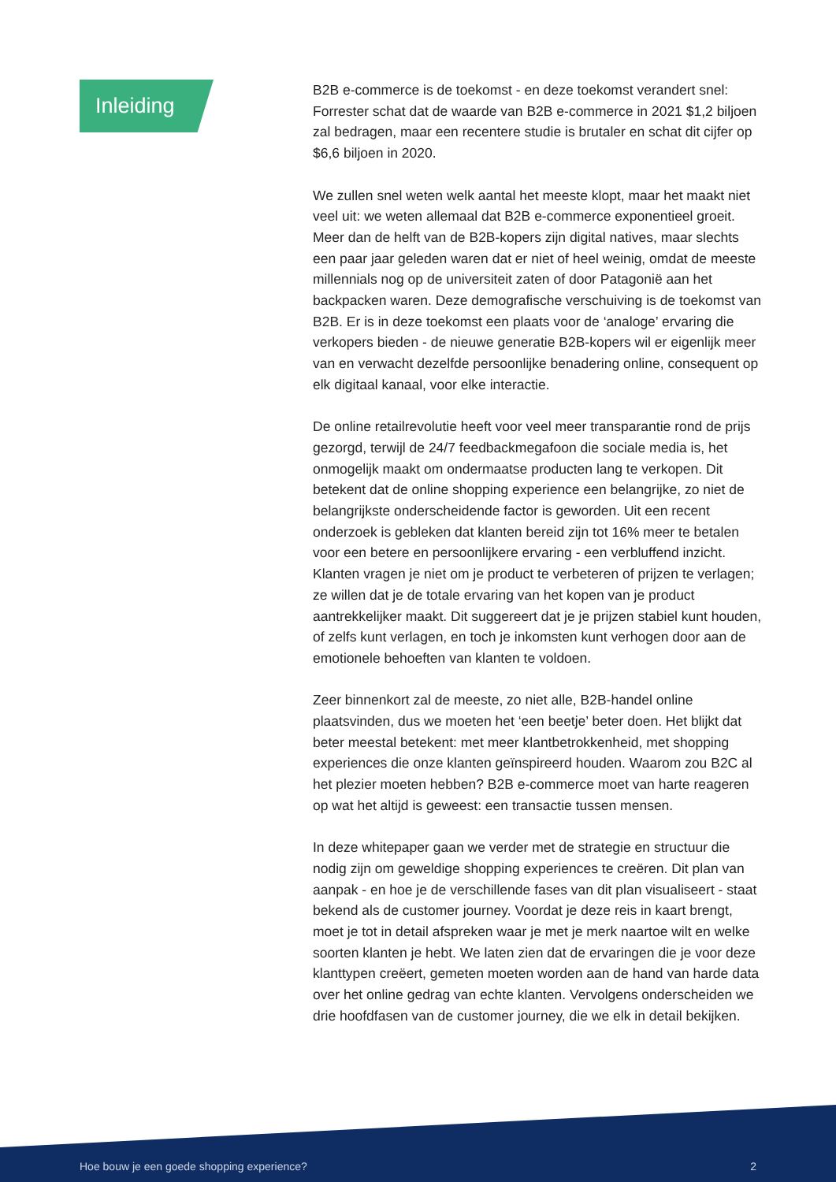Inleiding
B2B e-commerce is de toekomst - en deze toekomst verandert snel: Forrester schat dat de waarde van B2B e-commerce in 2021 $1,2 biljoen zal bedragen, maar een recentere studie is brutaler en schat dit cijfer op $6,6 biljoen in 2020.
We zullen snel weten welk aantal het meeste klopt, maar het maakt niet veel uit: we weten allemaal dat B2B e-commerce exponentieel groeit. Meer dan de helft van de B2B-kopers zijn digital natives, maar slechts een paar jaar geleden waren dat er niet of heel weinig, omdat de meeste millennials nog op de universiteit zaten of door Patagonië aan het backpacken waren. Deze demografische verschuiving is de toekomst van B2B. Er is in deze toekomst een plaats voor de ‘analoge’ ervaring die verkopers bieden - de nieuwe generatie B2B-kopers wil er eigenlijk meer van en verwacht dezelfde persoonlijke benadering online, consequent op elk digitaal kanaal, voor elke interactie.
De online retailrevolutie heeft voor veel meer transparantie rond de prijs gezorgd, terwijl de 24/7 feedbackmegafoon die sociale media is, het onmogelijk maakt om ondermaatse producten lang te verkopen. Dit betekent dat de online shopping experience een belangrijke, zo niet de belangrijkste onderscheidende factor is geworden. Uit een recent onderzoek is gebleken dat klanten bereid zijn tot 16% meer te betalen voor een betere en persoonlijkere ervaring - een verbluffend inzicht. Klanten vragen je niet om je product te verbeteren of prijzen te verlagen; ze willen dat je de totale ervaring van het kopen van je product aantrekkelijker maakt. Dit suggereert dat je je prijzen stabiel kunt houden, of zelfs kunt verlagen, en toch je inkomsten kunt verhogen door aan de emotionele behoeften van klanten te voldoen.
Zeer binnenkort zal de meeste, zo niet alle, B2B-handel online plaatsvinden, dus we moeten het ‘een beetje’ beter doen. Het blijkt dat beter meestal betekent: met meer klantbetrokkenheid, met shopping experiences die onze klanten geïnspireerd houden. Waarom zou B2C al het plezier moeten hebben? B2B e-commerce moet van harte reageren op wat het altijd is geweest: een transactie tussen mensen.
In deze whitepaper gaan we verder met de strategie en structuur die nodig zijn om geweldige shopping experiences te creëren. Dit plan van aanpak - en hoe je de verschillende fases van dit plan visualiseert - staat bekend als de customer journey. Voordat je deze reis in kaart brengt, moet je tot in detail afspreken waar je met je merk naartoe wilt en welke soorten klanten je hebt. We laten zien dat de ervaringen die je voor deze klanttypen creëert, gemeten moeten worden aan de hand van harde data over het online gedrag van echte klanten. Vervolgens onderscheiden we drie hoofdfasen van de customer journey, die we elk in detail bekijken.
Hoe bouw je een goede shopping experience? 2